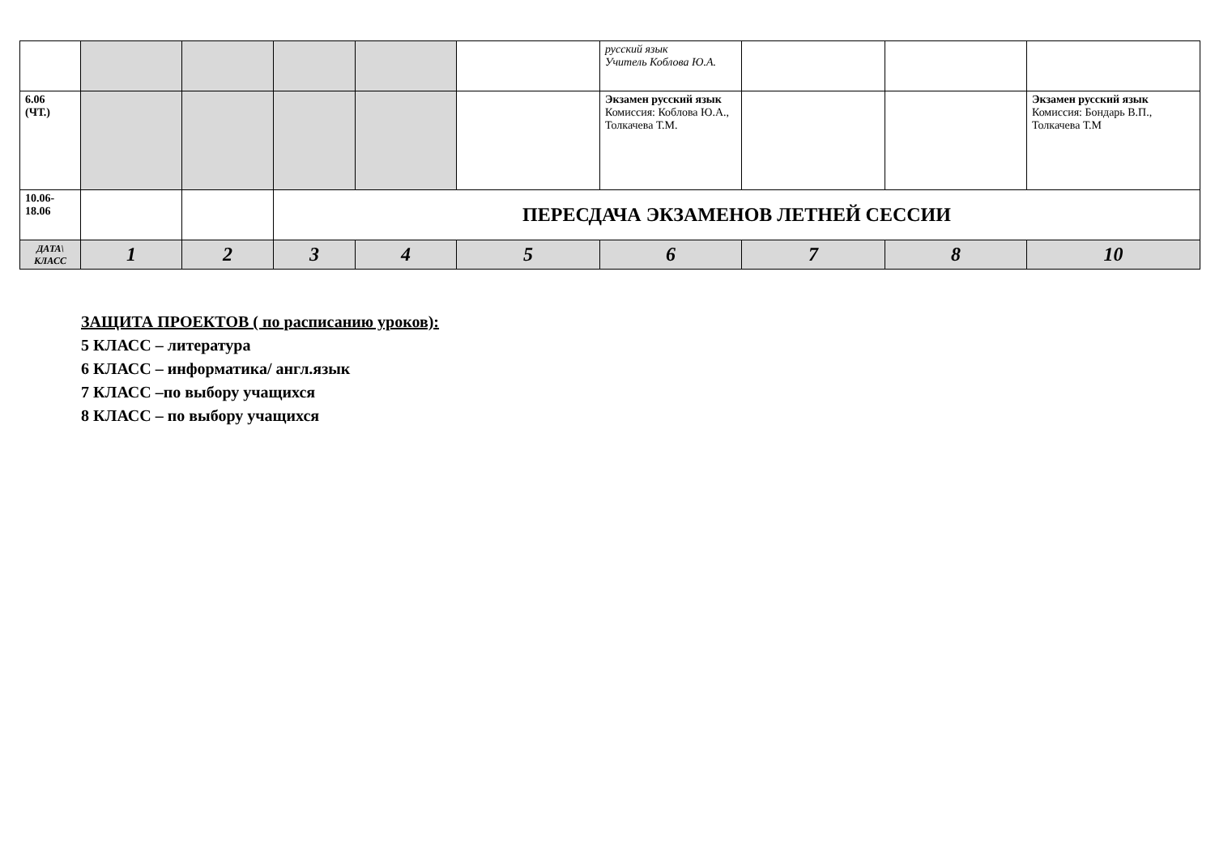| | | | | | | русский язык Учитель Коблова Ю.А. | | | |
| 6.06 (ЧТ.) | | | | | | Экзамен русский язык Комиссия: Коблова Ю.А., Толкачева Т.М. | | | Экзамен русский язык Комиссия: Бондарь В.П., Толкачева Т.М |
| 10.06- 18.06 | | | ПЕРЕСДАЧА ЭКЗАМЕНОВ ЛЕТНЕЙ СЕССИИ | | | | | | |
| ДАТА\ КЛАСС | 1 | 2 | 3 | 4 | 5 | 6 | 7 | 8 | 10 |
ЗАЩИТА ПРОЕКТОВ ( по расписанию уроков):
5 КЛАСС – литература
6 КЛАСС – информатика/ англ.язык
7 КЛАСС –по выбору учащихся
8 КЛАСС – по выбору учащихся